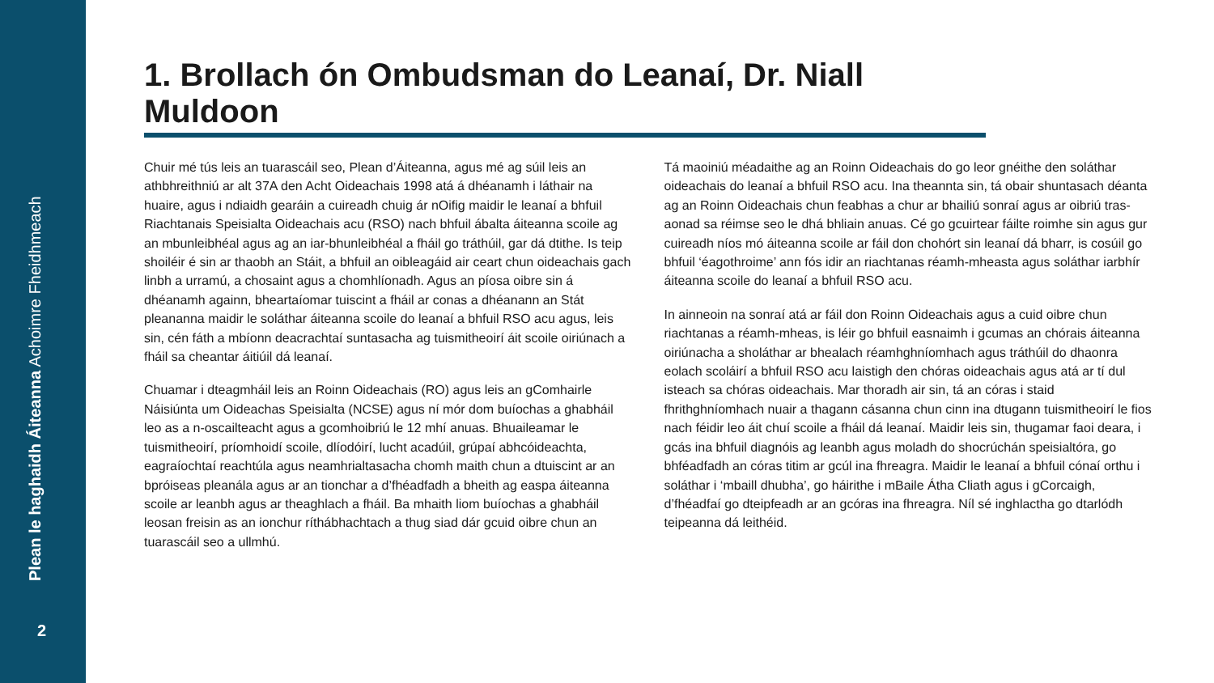Plean le haghaidh Áiteanna Achoimre Fheidhmeach
2
1. Brollach ón Ombudsman do Leanaí, Dr. Niall Muldoon
Chuir mé tús leis an tuarascáil seo, Plean d’Áiteanna, agus mé ag súil leis an athbhreithniú ar alt 37A den Acht Oideachais 1998 atá á dhéanamh i láthair na huaire, agus i ndiaidh gearáin a cuireadh chuig ár nOifig maidir le leanaí a bhfuil Riachtanais Speisialta Oideachais acu (RSO) nach bhfuil ábalta áiteanna scoile ag an mbunleibhéal agus ag an iar-bhunleibhéal a fháil go tráthúil, gar dá dtithe. Is teip shoiléir é sin ar thaobh an Stáit, a bhfuil an oibleagáid air ceart chun oideachais gach linbh a urramú, a chosaint agus a chomhlíonadh. Agus an píosa oibre sin á dhéanamh againn, bheartaíomar tuiscint a fháil ar conas a dhéanann an Stát pleananna maidir le soláthar áiteanna scoile do leanaí a bhfuil RSO acu agus, leis sin, cén fáth a mbíonn deacrachtaí suntasacha ag tuismitheoirí áit scoile oiriúnach a fháil sa cheantar áitiúil dá leanaí.
Chuamar i dteagmháil leis an Roinn Oideachais (RO) agus leis an gComhairle Náisiúnta um Oideachas Speisialta (NCSE) agus ní mór dom buíochas a ghabháil leo as a n-oscailteacht agus a gcomhoibriú le 12 mhí anuas. Bhuaileamar le tuismitheoirí, príomhoidí scoile, dlíodóirí, lucht acadúil, grúpaí abhcóideachta, eagraíochtaí reachtúla agus neamhrialtasacha chomh maith chun a dtuiscint ar an bpróiseas pleanála agus ar an tionchar a d’fhéadfadh a bheith ag easpa áiteanna scoile ar leanbh agus ar theaghlach a fháil. Ba mhaith liom buíochas a ghabháil leosan freisin as an ionchur ríthábhachtach a thug siad dár gcuid oibre chun an tuarascáil seo a ullmhú.
Tá maoiniú méadaithe ag an Roinn Oideachais do go leor gnéithe den soláthar oideachais do leanaí a bhfuil RSO acu. Ina theannta sin, tá obair shuntasach déanta ag an Roinn Oideachais chun feabhas a chur ar bhailiú sonraí agus ar oibriú tras-aonad sa réimse seo le dhá bhliain anuas. Cé go gcuirtear fáilte roimhe sin agus gur cuireadh níos mó áiteanna scoile ar fáil don chohórt sin leanaí dá bharr, is cosúil go bhfuil ‘éagothroime’ ann fós idir an riachtanas réamh-mheasta agus soláthar iarbhír áiteanna scoile do leanaí a bhfuil RSO acu.
In ainneoin na sonraí atá ar fáil don Roinn Oideachais agus a cuid oibre chun riachtanas a réamh-mheas, is léir go bhfuil easnaimh i gcumas an chórais áiteanna oiriúnacha a sholáthar ar bhealach réamhghníomhach agus tráthúil do dhaonra eolach scoláirí a bhfuil RSO acu laistigh den chóras oideachais agus atá ar tí dul isteach sa chóras oideachais. Mar thoradh air sin, tá an córas i staid fhrithghníomhach nuair a thagann cásanna chun cinn ina dtugann tuismitheoirí le fios nach féidir leo áit chuí scoile a fháil dá leanaí. Maidir leis sin, thugamar faoi deara, i gcás ina bhfuil diagnóis ag leanbh agus moladh do shocrúchán speisialtóra, go bhféadfadh an córas titim ar gcúl ina fhreagra. Maidir le leanaí a bhfuil cónaí orthu i soláthar i ‘mbaill dhubha’, go háirithe i mBaile Átha Cliath agus i gCorcaigh, d’fhéadfaí go dteipfeadh ar an gcóras ina fhreagra. Níl sé inghlactha go dtarlódh teipeanna dá leithéid.